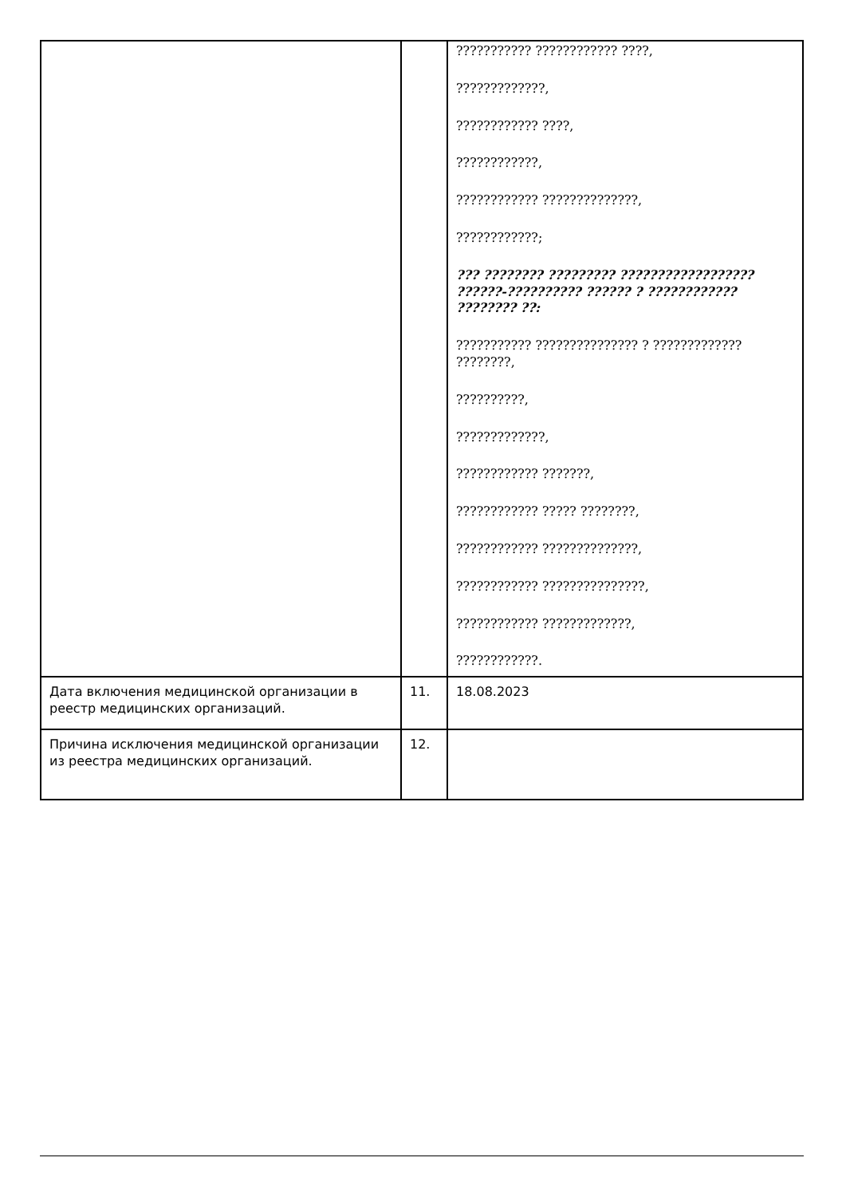| | | ??????????? ???????????? ????, ?????????????, ???????????? ????, ????????????, ???????????? ??????????????, ????????????; ??? ???????? ????????? ?????????????????? ??????-?????????? ?????? ? ???????????? ???????? ??: ??????????? ??????????????? ? ????????????? ????????, ??????????, ?????????????, ???????????? ???????, ???????????? ????? ????????, ???????????? ??????????????, ???????????? ???????????????, ???????????? ?????????????, ????????????. |
| Дата включения медицинской организации в реестр медицинских организаций. | 11. | 18.08.2023 |
| Причина исключения медицинской организации из реестра медицинских организаций. | 12. | |